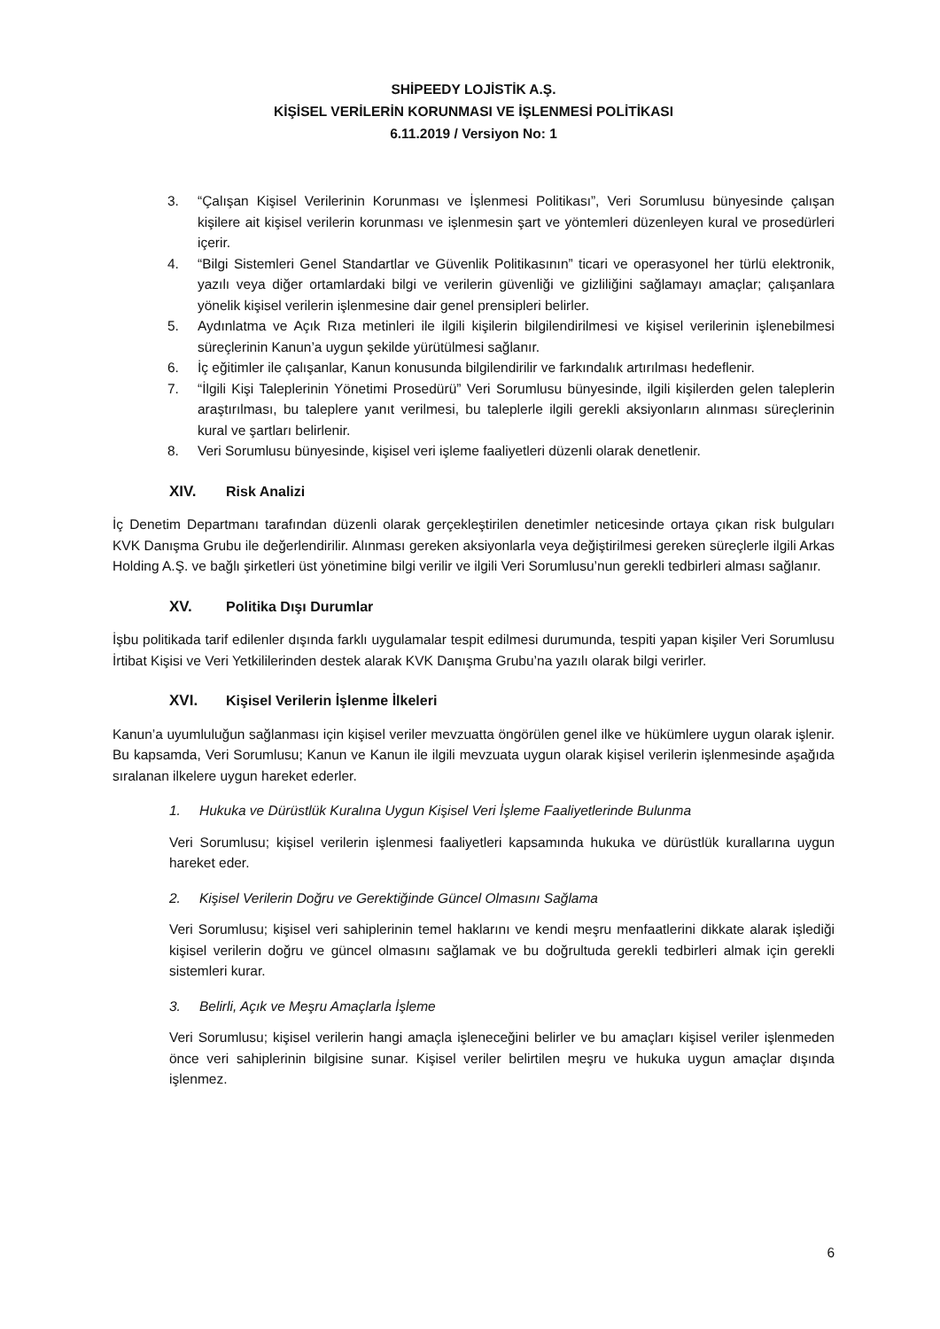SHİPEEDY LOJİSTİK A.Ş.
KİŞİSEL VERİLERİN KORUNMASI VE İŞLENMESİ POLİTİKASI
6.11.2019 / Versiyon No: 1
3. “Çalışan Kişisel Verilerinin Korunması ve İşlenmesi Politikası”, Veri Sorumlusu bünyesinde çalışan kişilere ait kişisel verilerin korunması ve işlenmesin şart ve yöntemleri düzenleyen kural ve prosedürleri içerir.
4. “Bilgi Sistemleri Genel Standartlar ve Güvenlik Politikasının” ticari ve operasyonel her türlü elektronik, yazılı veya diğer ortamlardaki bilgi ve verilerin güvenliği ve gizliliğini sağlamayı amaçlar; çalışanlara yönelik kişisel verilerin işlenmesine dair genel prensipleri belirler.
5. Aydınlatma ve Açık Rıza metinleri ile ilgili kişilerin bilgilendirilmesi ve kişisel verilerinin işlenebilmesi süreçlerinin Kanun’a uygun şekilde yürütülmesi sağlanır.
6. İç eğitimler ile çalışanlar, Kanun konusunda bilgilendirilir ve farkındalık artırılması hedeflenir.
7. “İlgili Kişi Taleplerinin Yönetimi Prosedürü” Veri Sorumlusu bünyesinde, ilgili kişilerden gelen taleplerin araştırılması, bu taleplere yanıt verilmesi, bu taleplerle ilgili gerekli aksiyonların alınması süreçlerinin kural ve şartları belirlenir.
8. Veri Sorumlusu bünyesinde, kişisel veri işleme faaliyetleri düzenli olarak denetlenir.
XIV. Risk Analizi
İç Denetim Departmanı tarafından düzenli olarak gerçekleştirilen denetimler neticesinde ortaya çıkan risk bulguları KVK Danışma Grubu ile değerlendirilir. Alınması gereken aksiyonlarla veya değiştirilmesi gereken süreçlerle ilgili Arkas Holding A.Ş. ve bağlı şirketleri üst yönetimine bilgi verilir ve ilgili Veri Sorumlusu’nun gerekli tedbirleri alması sağlanır.
XV. Politika Dışı Durumlar
İşbu politikada tarif edilenler dışında farklı uygulamalar tespit edilmesi durumunda, tespiti yapan kişiler Veri Sorumlusu İrtibat Kişisi ve Veri Yetkililerinden destek alarak KVK Danışma Grubu’na yazılı olarak bilgi verirler.
XVI. Kişisel Verilerin İşlenme İlkeleri
Kanun’a uyumluluğun sağlanması için kişisel veriler mevzuatta öngörülen genel ilke ve hükümlere uygun olarak işlenir. Bu kapsamda, Veri Sorumlusu; Kanun ve Kanun ile ilgili mevzuata uygun olarak kişisel verilerin işlenmesinde aşağıda sıralanan ilkelere uygun hareket ederler.
1. Hukuka ve Dürüstlük Kuralına Uygun Kişisel Veri İşleme Faaliyetlerinde Bulunma
Veri Sorumlusu; kişisel verilerin işlenmesi faaliyetleri kapsamında hukuka ve dürüstlük kurallarına uygun hareket eder.
2. Kişisel Verilerin Doğru ve Gerektiğinde Güncel Olmasını Sağlama
Veri Sorumlusu; kişisel veri sahiplerinin temel haklarını ve kendi meşru menfaatlerini dikkate alarak işlediği kişisel verilerin doğru ve güncel olmasını sağlamak ve bu doğrultuda gerekli tedbirleri almak için gerekli sistemleri kurar.
3. Belirli, Açık ve Meşru Amaçlarla İşleme
Veri Sorumlusu; kişisel verilerin hangi amaçla işleneceğini belirler ve bu amaçları kişisel veriler işlenmeden önce veri sahiplerinin bilgisine sunar. Kişisel veriler belirtilen meşru ve hukuka uygun amaçlar dışında işlenmez.
6